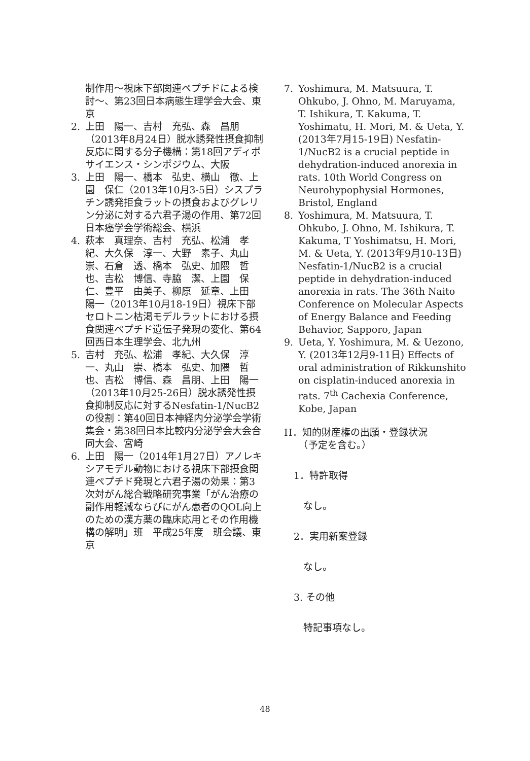制作用～視床下部関連ペプチドによる検討～、第23回日本病態生理学会大会、東京
2. 上田　陽一、吉村　充弘、森　昌朋（2013年8月24日）脱水誘発性摂食抑制反応に関する分子機構：第18回アディポサイエンス・シンポジウム、大阪
3. 上田　陽一、橋本　弘史、横山　徹、上園　保仁（2013年10月3-5日）シスプラチン誘発拒食ラットの摂食およびグレリン分泌に対する六君子湯の作用、第72回日本癌学会学術総会、横浜
4. 萩本　真理奈、吉村　充弘、松浦　孝紀、大久保　淳一、大野　素子、丸山　崇、石倉　透、橋本　弘史、加隈　哲也、吉松　博信、寺脇　潔、上園　保仁、豊平　由美子、柳原　延章、上田　陽一（2013年10月18-19日）視床下部セロトニン枯渇モデルラットにおける摂食関連ペプチド遺伝子発現の変化、第64回西日本生理学会、北九州
5. 吉村　充弘、松浦　孝紀、大久保　淳一、丸山　崇、橋本　弘史、加隈　哲也、吉松　博信、森　昌朋、上田　陽一（2013年10月25-26日）脱水誘発性摂食抑制反応に対するNesfatin-1/NucB2の役割：第40回日本神経内分泌学会学術集会・第38回日本比較内分泌学会大会合同大会、宮崎
6. 上田　陽一（2014年1月27日）アノレキシアモデル動物における視床下部摂食関連ペプチド発現と六君子湯の効果：第3次対がん総合戦略研究事業「がん治療の副作用軽減ならびにがん患者のQOL向上のための漢方薬の臨床応用とその作用機構の解明」班　平成25年度　班会議、東京
7. Yoshimura, M. Matsuura, T. Ohkubo, J. Ohno, M. Maruyama, T. Ishikura, T. Kakuma, T. Yoshimatu, H. Mori, M. & Ueta, Y. (2013年7月15-19日) Nesfatin-1/NucB2 is a crucial peptide in dehydration-induced anorexia in rats. 10th World Congress on Neurohypophysial Hormones, Bristol, England
8. Yoshimura, M. Matsuura, T. Ohkubo, J. Ohno, M. Ishikura, T. Kakuma, T Yoshimatsu, H. Mori, M. & Ueta, Y. (2013年9月10-13日) Nesfatin-1/NucB2 is a crucial peptide in dehydration-induced anorexia in rats. The 36th Naito Conference on Molecular Aspects of Energy Balance and Feeding Behavior, Sapporo, Japan
9. Ueta, Y. Yoshimura, M. & Uezono, Y. (2013年12月9-11日) Effects of oral administration of Rikkunshito on cisplatin-induced anorexia in rats. 7<sup>th</sup> Cachexia Conference, Kobe, Japan
H．知的財産権の出願・登録状況
　　（予定を含む。）
　1．特許取得
　　なし。
　2．実用新案登録
　　なし。
　3. その他
　　特記事項なし。
48